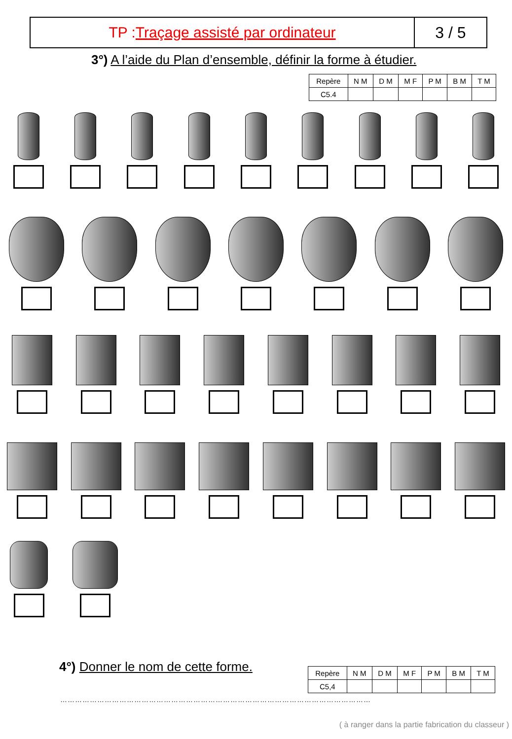TP :Traçage assisté par ordinateur
3 / 5
3°) A l’aide du Plan d’ensemble, définir la forme à étudier.
| Repère | N M | D M | M F | P M | B M | T M |
| C5.4 | | | | | | |
4°) Donner le nom de cette forme.
| Repère | N M | D M | M F | P M | B M | T M |
| C5,4 | | | | | | |
………………………………………………………………………………………………………………
( à ranger dans la partie fabrication du classeur )